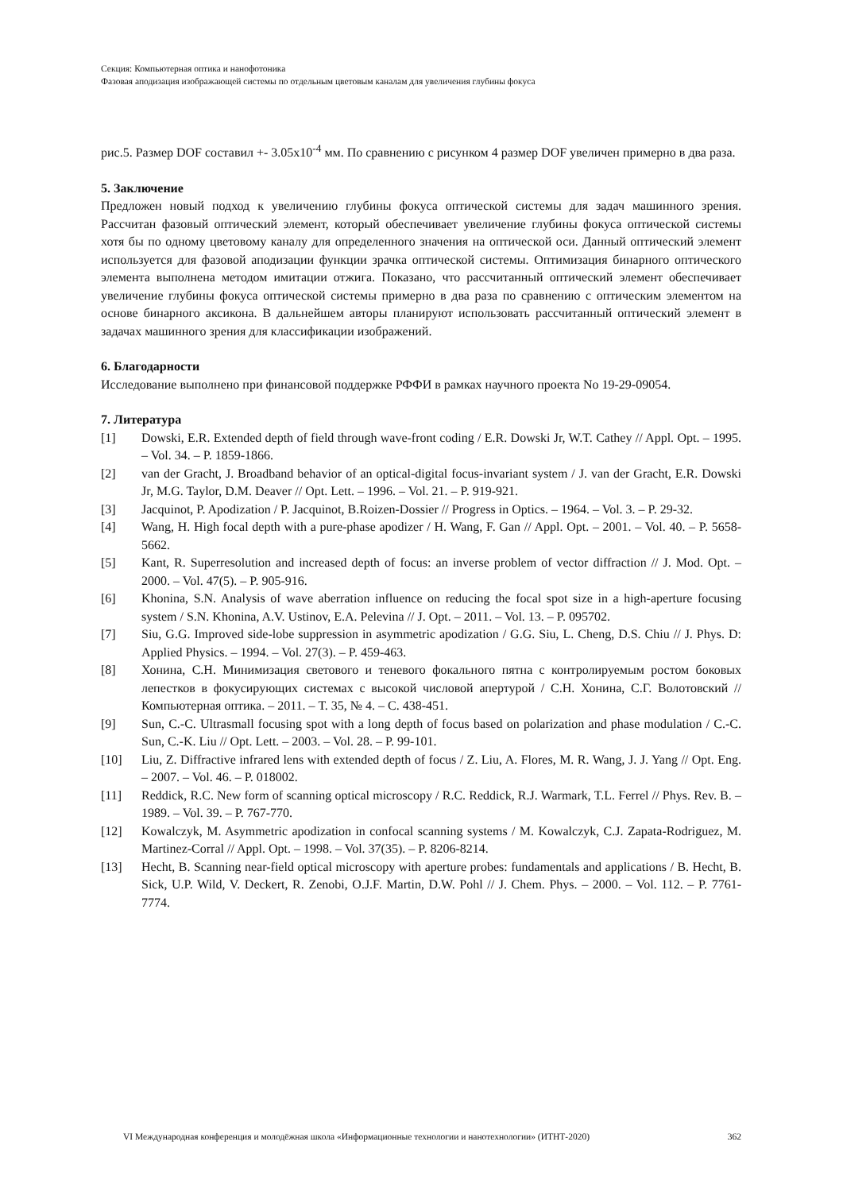Секция: Компьютерная оптика и нанофотоника
Фазовая аподизация изображающей системы по отдельным цветовым каналам для увеличения глубины фокуса
рис.5. Размер DOF составил +- 3.05x10<sup>-4</sup> мм. По сравнению с рисунком 4 размер DOF увеличен примерно в два раза.
5. Заключение
Предложен новый подход к увеличению глубины фокуса оптической системы для задач машинного зрения. Рассчитан фазовый оптический элемент, который обеспечивает увеличение глубины фокуса оптической системы хотя бы по одному цветовому каналу для определенного значения на оптической оси. Данный оптический элемент используется для фазовой аподизации функции зрачка оптической системы. Оптимизация бинарного оптического элемента выполнена методом имитации отжига. Показано, что рассчитанный оптический элемент обеспечивает увеличение глубины фокуса оптической системы примерно в два раза по сравнению с оптическим элементом на основе бинарного аксикона. В дальнейшем авторы планируют использовать рассчитанный оптический элемент в задачах машинного зрения для классификации изображений.
6. Благодарности
Исследование выполнено при финансовой поддержке РФФИ в рамках научного проекта No 19-29-09054.
7. Литература
[1] Dowski, E.R. Extended depth of field through wave-front coding / E.R. Dowski Jr, W.T. Cathey // Appl. Opt. – 1995. – Vol. 34. – P. 1859-1866.
[2] van der Gracht, J. Broadband behavior of an optical-digital focus-invariant system / J. van der Gracht, E.R. Dowski Jr, M.G. Taylor, D.M. Deaver // Opt. Lett. – 1996. – Vol. 21. – P. 919-921.
[3] Jacquinot, P. Apodization / P. Jacquinot, B.Roizen-Dossier // Progress in Optics. – 1964. – Vol. 3. – P. 29-32.
[4] Wang, H. High focal depth with a pure-phase apodizer / H. Wang, F. Gan // Appl. Opt. – 2001. – Vol. 40. – P. 5658-5662.
[5] Kant, R. Superresolution and increased depth of focus: an inverse problem of vector diffraction // J. Mod. Opt. – 2000. – Vol. 47(5). – P. 905-916.
[6] Khonina, S.N. Analysis of wave aberration influence on reducing the focal spot size in a high-aperture focusing system / S.N. Khonina, A.V. Ustinov, E.A. Pelevina // J. Opt. – 2011. – Vol. 13. – P. 095702.
[7] Siu, G.G. Improved side-lobe suppression in asymmetric apodization / G.G. Siu, L. Cheng, D.S. Chiu // J. Phys. D: Applied Physics. – 1994. – Vol. 27(3). – P. 459-463.
[8] Хонина, С.Н. Минимизация светового и теневого фокального пятна с контролируемым ростом боковых лепестков в фокусирующих системах с высокой числовой апертурой / С.Н. Хонина, С.Г. Волотовский // Компьютерная оптика. – 2011. – Т. 35, № 4. – С. 438-451.
[9] Sun, C.-C. Ultrasmall focusing spot with a long depth of focus based on polarization and phase modulation / C.-C. Sun, C.-K. Liu // Opt. Lett. – 2003. – Vol. 28. – P. 99-101.
[10] Liu, Z. Diffractive infrared lens with extended depth of focus / Z. Liu, A. Flores, M. R. Wang, J. J. Yang // Opt. Eng. – 2007. – Vol. 46. – P. 018002.
[11] Reddick, R.C. New form of scanning optical microscopy / R.C. Reddick, R.J. Warmark, T.L. Ferrel // Phys. Rev. B. – 1989. – Vol. 39. – P. 767-770.
[12] Kowalczyk, M. Asymmetric apodization in confocal scanning systems / M. Kowalczyk, C.J. Zapata-Rodriguez, M. Martinez-Corral // Appl. Opt. – 1998. – Vol. 37(35). – P. 8206-8214.
[13] Hecht, B. Scanning near-field optical microscopy with aperture probes: fundamentals and applications / B. Hecht, B. Sick, U.P. Wild, V. Deckert, R. Zenobi, O.J.F. Martin, D.W. Pohl // J. Chem. Phys. – 2000. – Vol. 112. – P. 7761-7774.
VI Международная конференция и молодёжная школа «Информационные технологии и нанотехнологии» (ИТНТ-2020) 362